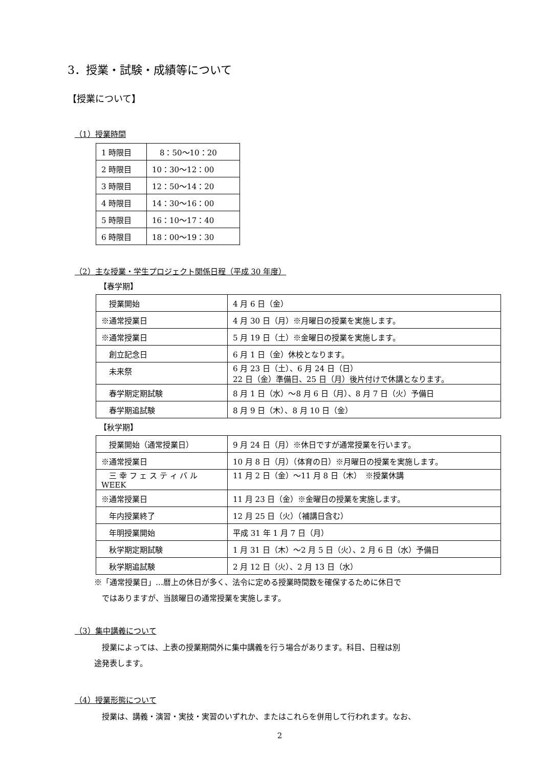3．授業・試験・成績等について
【授業について】
（1）授業時間
| 1 時限目 | 8：50～10：20 |
| 2 時限目 | 10：30～12：00 |
| 3 時限目 | 12：50～14：20 |
| 4 時限目 | 14：30～16：00 |
| 5 時限目 | 16：10～17：40 |
| 6 時限目 | 18：00～19：30 |
（2）主な授業・学生プロジェクト関係日程（平成 30 年度）
【春学期】
| 授業開始 | 4 月 6 日（金） |
| ※通常授業日 | 4 月 30 日（月）※月曜日の授業を実施します。 |
| ※通常授業日 | 5 月 19 日（土）※金曜日の授業を実施します。 |
| 創立記念日 | 6 月 1 日（金）休校となります。 |
| 未来祭 | 6 月 23 日（土）、6 月 24 日（日） 22 日（金）準備日、25 日（月）後片付けで休講となります。 |
| 春学期定期試験 | 8 月 1 日（水）～8 月 6 日（月）、8 月 7 日（火）予備日 |
| 春学期追試験 | 8 月 9 日（木）、8 月 10 日（金） |
【秋学期】
| 授業開始（通常授業日） | 9 月 24 日（月）※休日ですが通常授業を行います。 |
| ※通常授業日 | 10 月 8 日（月）（体育の日）※月曜日の授業を実施します。 |
| 三 幸 フ ェ ス テ ィ バ ル WEEK | 11 月 2 日（金）～11 月 8 日（木） ※授業休講 |
| ※通常授業日 | 11 月 23 日（金）※金曜日の授業を実施します。 |
| 年内授業終了 | 12 月 25 日（火）（補講日含む） |
| 年明授業開始 | 平成 31 年 1 月 7 日（月） |
| 秋学期定期試験 | 1 月 31 日（木）～2 月 5 日（火）、2 月 6 日（水）予備日 |
| 秋学期追試験 | 2 月 12 日（火）、2 月 13 日（水） |
※「通常授業日」…暦上の休日が多く、法令に定める授業時間数を確保するために休日で
　ではありますが、当該曜日の通常授業を実施します。
（3）集中講義について
　授業によっては、上表の授業期間外に集中講義を行う場合があります。科目、日程は別
途発表します。
（4）授業形態について
　授業は、講義・演習・実技・実習のいずれか、またはこれらを併用して行われます。なお、
2